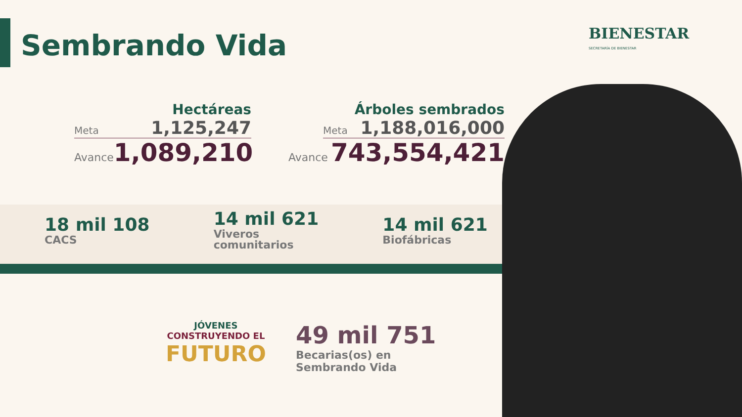Sembrando Vida
BIENESTAR
SECRETARÍA DE BIENESTAR
Hectáreas
Meta 1,125,247
Avance 1,089,210
Árboles sembrados
Meta 1,188,016,000
Avance 743,554,421
18 mil 108
CACS
14 mil 621
Viveros
comunitarios
14 mil 621
Biofábricas
JÓVENES
CONSTRUYENDO EL
FUTURO
49 mil 751
Becarias(os) en
Sembrando Vida